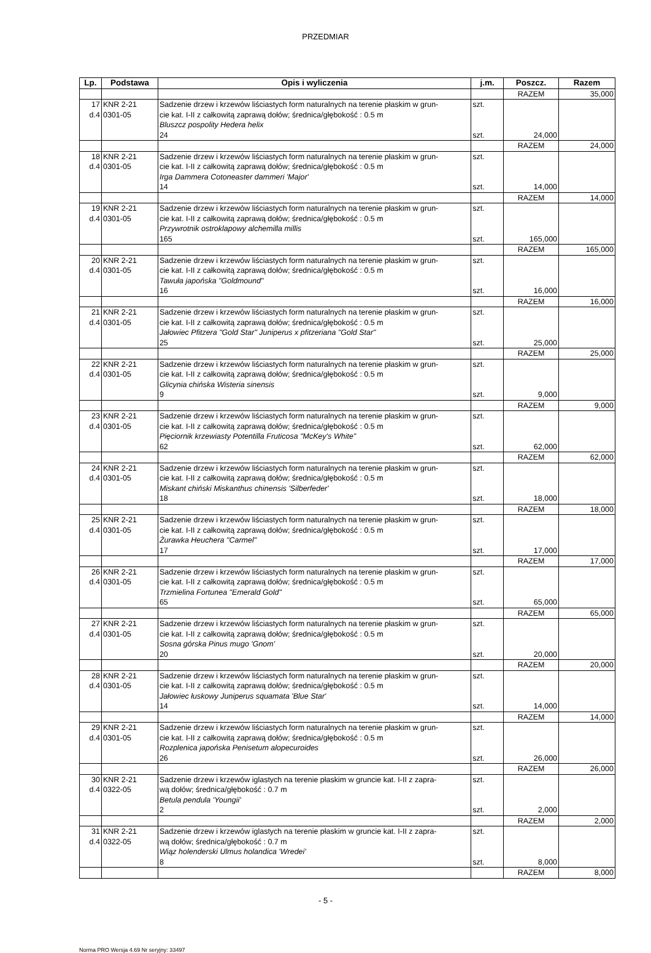PRZEDMIAR
| Lp. | Podstawa | Opis i wyliczenia | j.m. | Poszcz. | Razem |
| --- | --- | --- | --- | --- | --- |
| | | | | RAZEM | 35,000 |
| 17 d.4 | KNR 2-21 0301-05 | Sadzenie drzew i krzewów liściastych form naturalnych na terenie płaskim w grun- cie kat. I-II z całkowitą zaprawą dołów; średnica/głębokość : 0.5 m Bluszcz pospolity Hedera helix 24 | szt. szt. | 24,000 | |
| | | | | RAZEM | 24,000 |
| 18 d.4 | KNR 2-21 0301-05 | Sadzenie drzew i krzewów liściastych form naturalnych na terenie płaskim w grun- cie kat. I-II z całkowitą zaprawą dołów; średnica/głębokość : 0.5 m Irga Dammera Cotoneaster dammeri 'Major' 14 | szt. szt. | 14,000 | |
| | | | | RAZEM | 14,000 |
| 19 d.4 | KNR 2-21 0301-05 | Sadzenie drzew i krzewów liściastych form naturalnych na terenie płaskim w grun- cie kat. I-II z całkowitą zaprawą dołów; średnica/głębokość : 0.5 m Przywrotnik ostroklapowy alchemilla millis 165 | szt. szt. | 165,000 | |
| | | | | RAZEM | 165,000 |
| 20 d.4 | KNR 2-21 0301-05 | Sadzenie drzew i krzewów liściastych form naturalnych na terenie płaskim w grun- cie kat. I-II z całkowitą zaprawą dołów; średnica/głębokość : 0.5 m Tawuła japońska "Goldmound" 16 | szt. szt. | 16,000 | |
| | | | | RAZEM | 16,000 |
| 21 d.4 | KNR 2-21 0301-05 | Sadzenie drzew i krzewów liściastych form naturalnych na terenie płaskim w grun- cie kat. I-II z całkowitą zaprawą dołów; średnica/głębokość : 0.5 m Jałowiec Pfitzera "Gold Star" Juniperus x pfitzeriana "Gold Star" 25 | szt. szt. | 25,000 | |
| | | | | RAZEM | 25,000 |
| 22 d.4 | KNR 2-21 0301-05 | Sadzenie drzew i krzewów liściastych form naturalnych na terenie płaskim w grun- cie kat. I-II z całkowitą zaprawą dołów; średnica/głębokość : 0.5 m Glicynia chińska Wisteria sinensis 9 | szt. szt. | 9,000 | |
| | | | | RAZEM | 9,000 |
| 23 d.4 | KNR 2-21 0301-05 | Sadzenie drzew i krzewów liściastych form naturalnych na terenie płaskim w grun- cie kat. I-II z całkowitą zaprawą dołów; średnica/głębokość : 0.5 m Pięciornik krzewiasty Potentilla Fruticosa "McKey's White" 62 | szt. szt. | 62,000 | |
| | | | | RAZEM | 62,000 |
| 24 d.4 | KNR 2-21 0301-05 | Sadzenie drzew i krzewów liściastych form naturalnych na terenie płaskim w grun- cie kat. I-II z całkowitą zaprawą dołów; średnica/głębokość : 0.5 m Miskant chiński Miskanthus chinensis 'Silberfeder' 18 | szt. szt. | 18,000 | |
| | | | | RAZEM | 18,000 |
| 25 d.4 | KNR 2-21 0301-05 | Sadzenie drzew i krzewów liściastych form naturalnych na terenie płaskim w grun- cie kat. I-II z całkowitą zaprawą dołów; średnica/głębokość : 0.5 m Żurawka Heuchera "Carmel" 17 | szt. szt. | 17,000 | |
| | | | | RAZEM | 17,000 |
| 26 d.4 | KNR 2-21 0301-05 | Sadzenie drzew i krzewów liściastych form naturalnych na terenie płaskim w grun- cie kat. I-II z całkowitą zaprawą dołów; średnica/głębokość : 0.5 m Trzmielina Fortunea "Emerald Gold" 65 | szt. szt. | 65,000 | |
| | | | | RAZEM | 65,000 |
| 27 d.4 | KNR 2-21 0301-05 | Sadzenie drzew i krzewów liściastych form naturalnych na terenie płaskim w grun- cie kat. I-II z całkowitą zaprawą dołów; średnica/głębokość : 0.5 m Sosna górska Pinus mugo 'Gnom' 20 | szt. szt. | 20,000 | |
| | | | | RAZEM | 20,000 |
| 28 d.4 | KNR 2-21 0301-05 | Sadzenie drzew i krzewów liściastych form naturalnych na terenie płaskim w grun- cie kat. I-II z całkowitą zaprawą dołów; średnica/głębokość : 0.5 m Jałowiec łuskowy Juniperus squamata 'Blue Star' 14 | szt. szt. | 14,000 | |
| | | | | RAZEM | 14,000 |
| 29 d.4 | KNR 2-21 0301-05 | Sadzenie drzew i krzewów liściastych form naturalnych na terenie płaskim w grun- cie kat. I-II z całkowitą zaprawą dołów; średnica/głębokość : 0.5 m Rozplenica japońska Penisetum alopecuroides 26 | szt. szt. | 26,000 | |
| | | | | RAZEM | 26,000 |
| 30 d.4 | KNR 2-21 0322-05 | Sadzenie drzew i krzewów iglastych na terenie płaskim w gruncie kat. I-II z zapra- wą dołów; średnica/głębokość : 0.7 m Betula pendula 'Youngii' 2 | szt. szt. | 2,000 | |
| | | | | RAZEM | 2,000 |
| 31 d.4 | KNR 2-21 0322-05 | Sadzenie drzew i krzewów iglastych na terenie płaskim w gruncie kat. I-II z zapra- wą dołów; średnica/głębokość : 0.7 m Wiąz holenderski Ulmus holandica 'Wredei' 8 | szt. szt. | 8,000 | |
| | | | | RAZEM | 8,000 |
- 5 -
Norma PRO Wersja 4.69 Nr seryjny: 33497